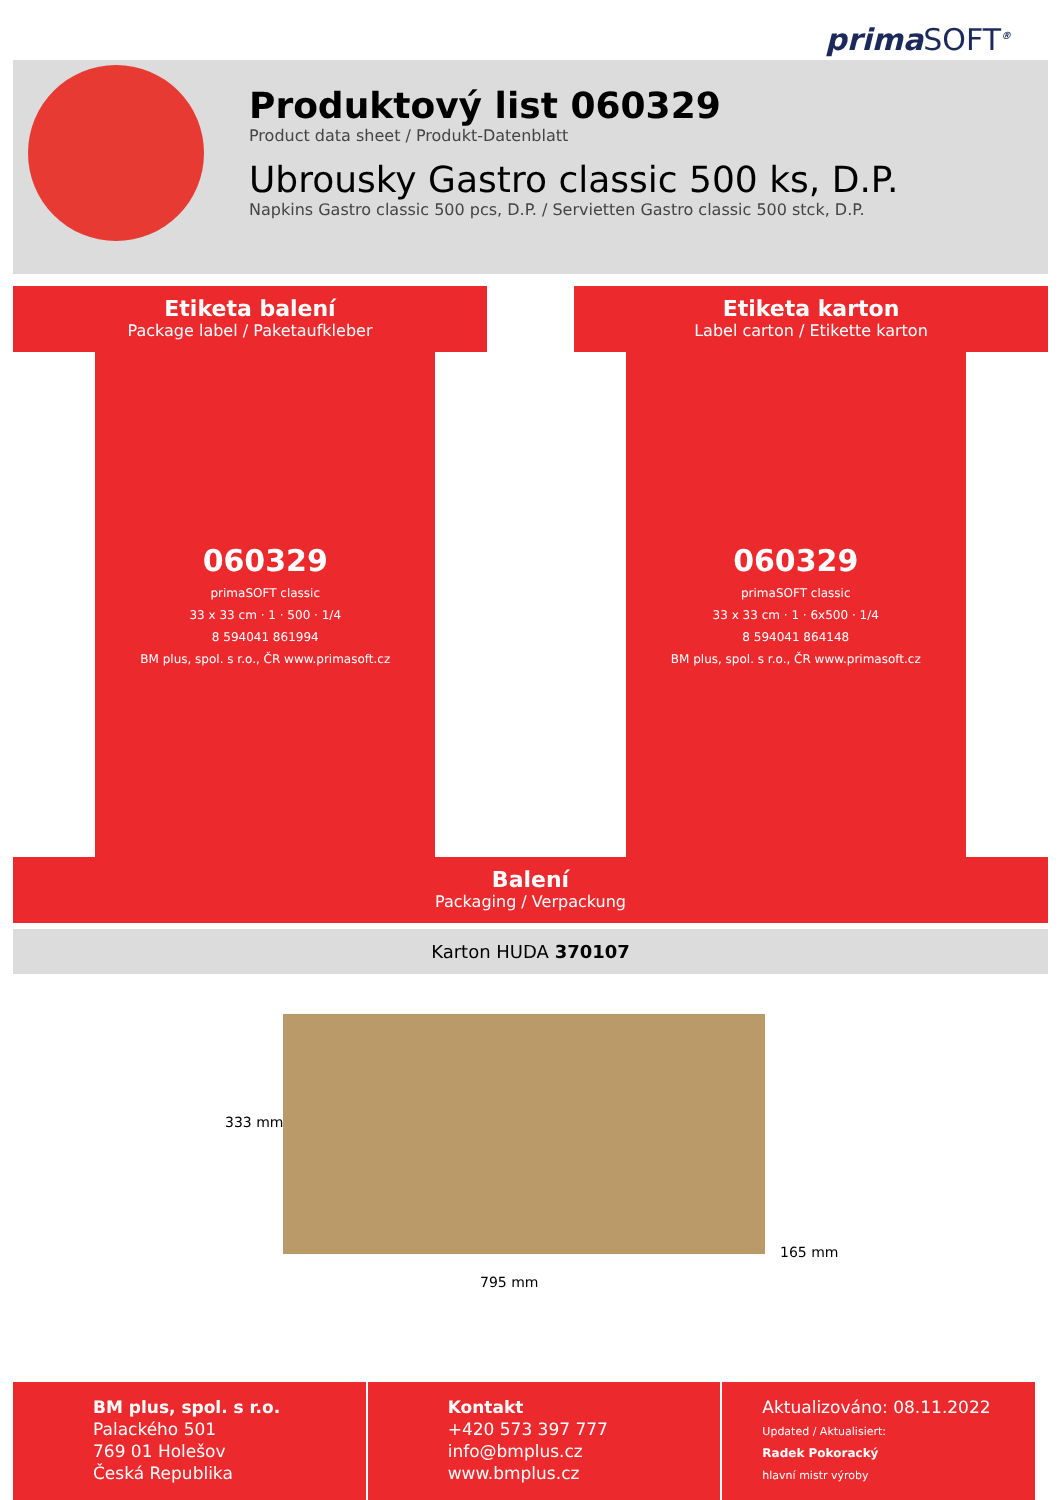primaSOFT<sup>®</sup>
Produktový list 060329
Product data sheet / Produkt-Datenblatt
Ubrousky Gastro classic 500 ks, D.P.
Napkins Gastro classic 500 pcs, D.P. / Servietten Gastro classic 500 stck, D.P.
Etiketa balení
Package label / Paketaufkleber
Etiketa karton
Label carton / Etikette karton
060329
primaSOFT classic
33 x 33 cm · 1 · 500 · 1/4
8 594041 861994
BM plus, spol. s r.o., ČR www.primasoft.cz
060329
primaSOFT classic
33 x 33 cm · 1 · 6x500 · 1/4
8 594041 864148
BM plus, spol. s r.o., ČR www.primasoft.cz
Balení
Packaging / Verpackung
Karton HUDA 370107
333 mm
795 mm
165 mm
BM plus, spol. s r.o.
Palackého 501
769 01 Holešov
Česká Republika
Kontakt
+420 573 397 777
info@bmplus.cz
www.bmplus.cz
Aktualizováno: 08.11.2022
Updated / Aktualisiert:
Radek Pokoracký
hlavní mistr výroby